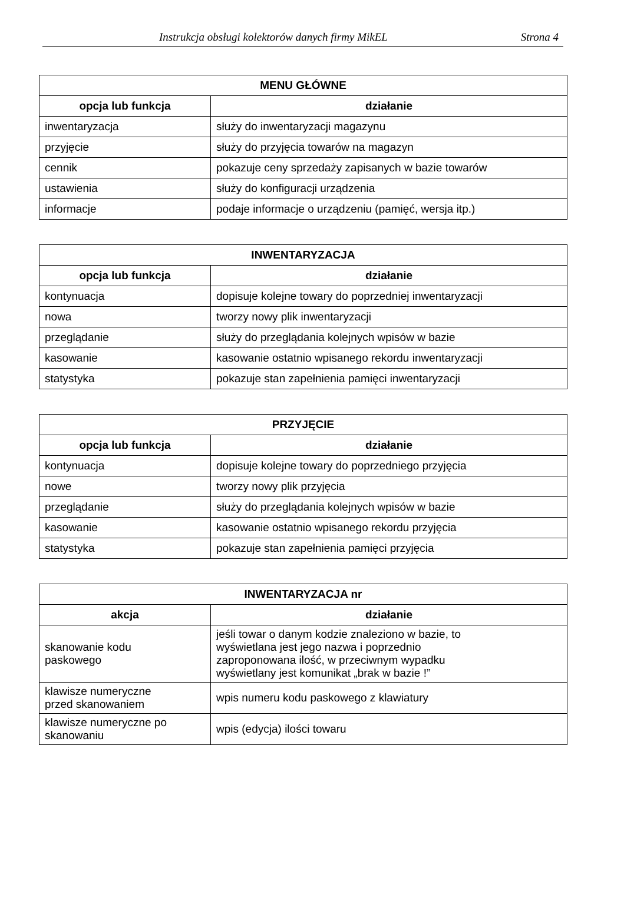Instrukcja obsługi kolektorów danych firmy MikEL Strona 4
| MENU GŁÓWNE | |
| --- | --- |
| opcja lub funkcja | działanie |
| inwentaryzacja | służy do inwentaryzacji magazynu |
| przyjęcie | służy do przyjęcia towarów na magazyn |
| cennik | pokazuje ceny sprzedaży zapisanych w bazie towarów |
| ustawienia | służy do konfiguracji urządzenia |
| informacje | podaje informacje o urządzeniu (pamięć, wersja itp.) |
| INWENTARYZACJA | |
| --- | --- |
| opcja lub funkcja | działanie |
| kontynuacja | dopisuje kolejne towary do poprzedniej inwentaryzacji |
| nowa | tworzy nowy plik inwentaryzacji |
| przeglądanie | służy do przeglądania kolejnych wpisów w bazie |
| kasowanie | kasowanie ostatnio wpisanego rekordu inwentaryzacji |
| statystyka | pokazuje stan zapełnienia pamięci inwentaryzacji |
| PRZYJĘCIE | |
| --- | --- |
| opcja lub funkcja | działanie |
| kontynuacja | dopisuje kolejne towary do poprzedniego przyjęcia |
| nowe | tworzy nowy plik przyjęcia |
| przeglądanie | służy do przeglądania kolejnych wpisów w bazie |
| kasowanie | kasowanie ostatnio wpisanego rekordu przyjęcia |
| statystyka | pokazuje stan zapełnienia pamięci przyjęcia |
| INWENTARYZACJA nr | |
| --- | --- |
| akcja | działanie |
| skanowanie kodu paskowego | jeśli towar o danym kodzie znaleziono w bazie, to wyświetlana jest jego nazwa i poprzednio zaproponowana ilość, w przeciwnym wypadku wyświetlany jest komunikat „brak w bazie !” |
| klawisze numeryczne przed skanowaniem | wpis numeru kodu paskowego z klawiatury |
| klawisze numeryczne po skanowaniu | wpis (edycja) ilości towaru |